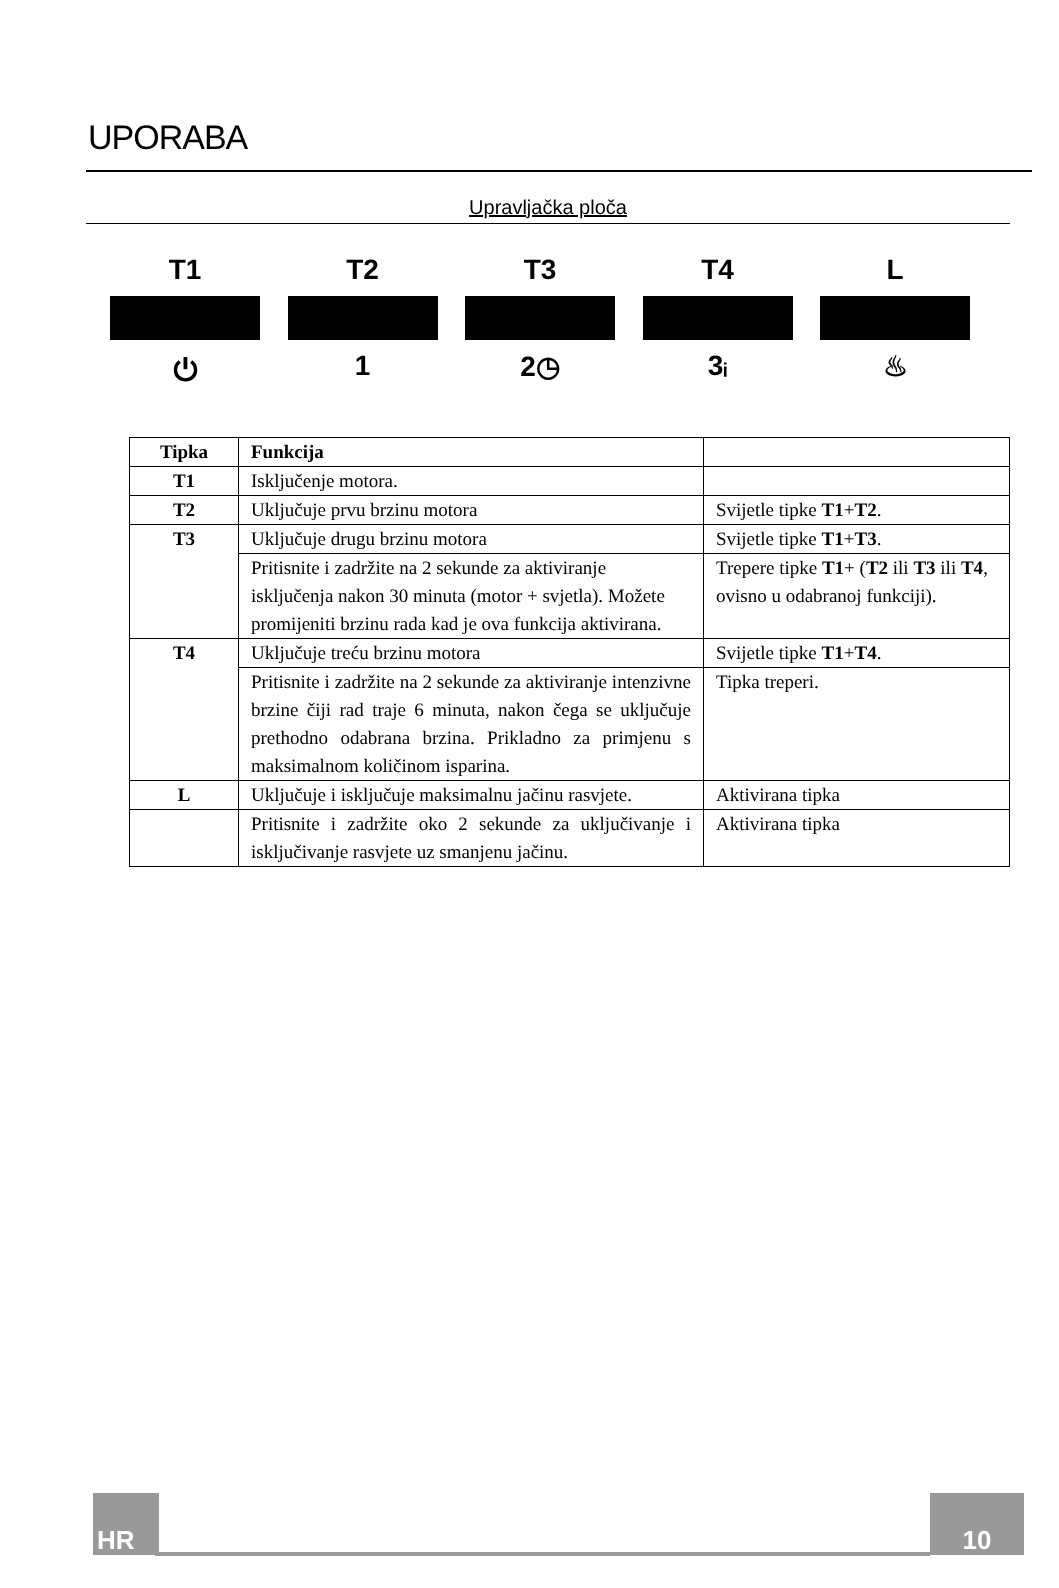UPORABA
Upravljačka ploča
T1
⏻
T2
1
T3
2◷
T4
3ᵢ
L
♨
| Tipka | Funkcija | |
| --- | --- | --- |
| T1 | Isključenje motora. | |
| T2 | Uključuje prvu brzinu motora | Svijetle tipke T1 + T2 . |
| T3 | Uključuje drugu brzinu motora | Svijetle tipke T1 + T3 . |
| | Pritisnite i zadržite na 2 sekunde za aktiviranje isključenja nakon 30 minuta (motor + svjetla). Možete promijeniti brzinu rada kad je ova funkcija aktivirana. | Trepere tipke T1 + ( T2 ili T3 ili T4 , ovisno u odabranoj funkciji). |
| T4 | Uključuje treću brzinu motora | Svijetle tipke T1 + T4 . |
| | Pritisnite i zadržite na 2 sekunde za aktiviranje intenzivne brzine čiji rad traje 6 minuta, nakon čega se uključuje prethodno odabrana brzina. Prikladno za primjenu s maksimalnom količinom isparina. | Tipka treperi. |
| L | Uključuje i isključuje maksimalnu jačinu rasvjete. | Aktivirana tipka |
| | Pritisnite i zadržite oko 2 sekunde za uključivanje i isključivanje rasvjete uz smanjenu jačinu. | Aktivirana tipka |
HR 10